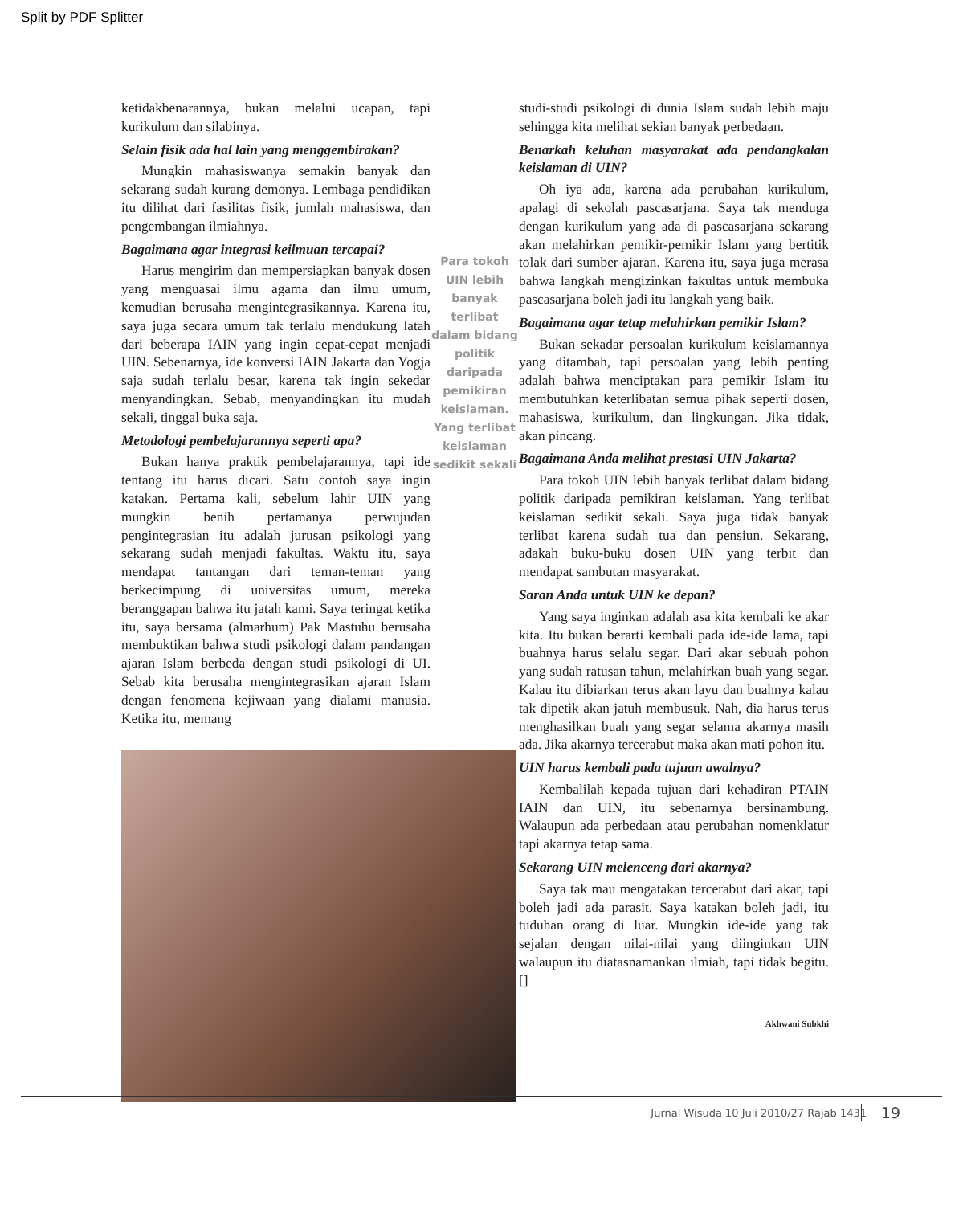Split by PDF Splitter
ketidakbenarannya, bukan melalui ucapan, tapi kurikulum dan silabinya.
Selain fisik ada hal lain yang menggembirakan?
Mungkin mahasiswanya semakin banyak dan sekarang sudah kurang demonya. Lembaga pendidikan itu dilihat dari fasilitas fisik, jumlah mahasiswa, dan pengembangan ilmiahnya.
Bagaimana agar integrasi keilmuan tercapai?
Harus mengirim dan mempersiapkan banyak dosen yang menguasai ilmu agama dan ilmu umum, kemudian berusaha mengintegrasikannya. Karena itu, saya juga secara umum tak terlalu mendukung latah dari beberapa IAIN yang ingin cepat-cepat menjadi UIN. Sebenarnya, ide konversi IAIN Jakarta dan Yogja saja sudah terlalu besar, karena tak ingin sekedar menyandingkan. Sebab, menyandingkan itu mudah sekali, tinggal buka saja.
Metodologi pembelajarannya seperti apa?
Bukan hanya praktik pembelajarannya, tapi ide tentang itu harus dicari. Satu contoh saya ingin katakan. Pertama kali, sebelum lahir UIN yang mungkin benih pertamanya perwujudan pengintegrasian itu adalah jurusan psikologi yang sekarang sudah menjadi fakultas. Waktu itu, saya mendapat tantangan dari teman-teman yang berkecimpung di universitas umum, mereka beranggapan bahwa itu jatah kami. Saya teringat ketika itu, saya bersama (almarhum) Pak Mastuhu berusaha membuktikan bahwa studi psikologi dalam pandangan ajaran Islam berbeda dengan studi psikologi di UI. Sebab kita berusaha mengintegrasikan ajaran Islam dengan fenomena kejiwaan yang dialami manusia. Ketika itu, memang
Para tokoh UIN lebih banyak terlibat dalam bidang politik daripada pemikiran keislaman. Yang terlibat keislaman sedikit sekali
studi-studi psikologi di dunia Islam sudah lebih maju sehingga kita melihat sekian banyak perbedaan.
Benarkah keluhan masyarakat ada pendangkalan keislaman di UIN?
Oh iya ada, karena ada perubahan kurikulum, apalagi di sekolah pascasarjana. Saya tak menduga dengan kurikulum yang ada di pascasarjana sekarang akan melahirkan pemikir-pemikir Islam yang bertitik tolak dari sumber ajaran. Karena itu, saya juga merasa bahwa langkah mengizinkan fakultas untuk membuka pascasarjana boleh jadi itu langkah yang baik.
Bagaimana agar tetap melahirkan pemikir Islam?
Bukan sekadar persoalan kurikulum keislamannya yang ditambah, tapi persoalan yang lebih penting adalah bahwa menciptakan para pemikir Islam itu membutuhkan keterlibatan semua pihak seperti dosen, mahasiswa, kurikulum, dan lingkungan. Jika tidak, akan pincang.
Bagaimana Anda melihat prestasi UIN Jakarta?
Para tokoh UIN lebih banyak terlibat dalam bidang politik daripada pemikiran keislaman. Yang terlibat keislaman sedikit sekali. Saya juga tidak banyak terlibat karena sudah tua dan pensiun. Sekarang, adakah buku-buku dosen UIN yang terbit dan mendapat sambutan masyarakat.
Saran Anda untuk UIN ke depan?
Yang saya inginkan adalah asa kita kembali ke akar kita. Itu bukan berarti kembali pada ide-ide lama, tapi buahnya harus selalu segar. Dari akar sebuah pohon yang sudah ratusan tahun, melahirkan buah yang segar. Kalau itu dibiarkan terus akan layu dan buahnya kalau tak dipetik akan jatuh membusuk. Nah, dia harus terus menghasilkan buah yang segar selama akarnya masih ada. Jika akarnya tercerabut maka akan mati pohon itu.
UIN harus kembali pada tujuan awalnya?
Kembalilah kepada tujuan dari kehadiran PTAIN IAIN dan UIN, itu sebenarnya bersinambung. Walaupun ada perbedaan atau perubahan nomenklatur tapi akarnya tetap sama.
Sekarang UIN melenceng dari akarnya?
Saya tak mau mengatakan tercerabut dari akar, tapi boleh jadi ada parasit. Saya katakan boleh jadi, itu tuduhan orang di luar. Mungkin ide-ide yang tak sejalan dengan nilai-nilai yang diinginkan UIN walaupun itu diatasnamankan ilmiah, tapi tidak begitu.[]
Akhwani Subkhi
Jurnal Wisuda 10 Juli 2010/27 Rajab 1431
19